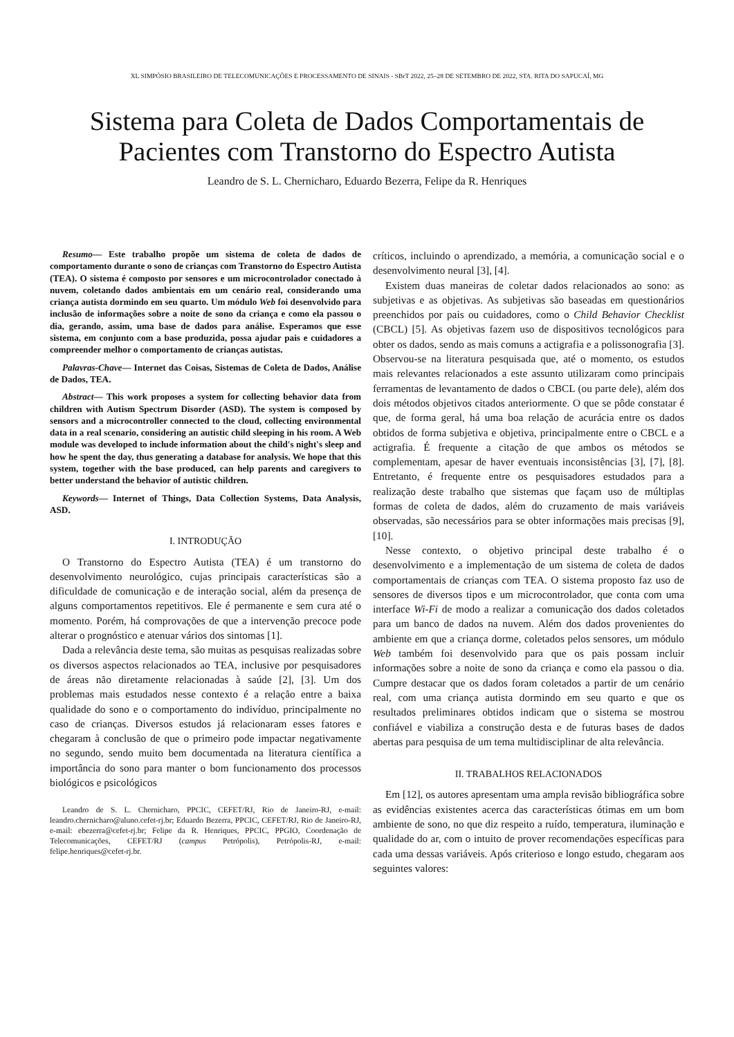XL SIMPÓSIO BRASILEIRO DE TELECOMUNICAÇÕES E PROCESSAMENTO DE SINAIS - SBrT 2022, 25–28 DE SETEMBRO DE 2022, STA. RITA DO SAPUCAÍ, MG
Sistema para Coleta de Dados Comportamentais de Pacientes com Transtorno do Espectro Autista
Leandro de S. L. Chernicharo, Eduardo Bezerra, Felipe da R. Henriques
Resumo— Este trabalho propõe um sistema de coleta de dados de comportamento durante o sono de crianças com Transtorno do Espectro Autista (TEA). O sistema é composto por sensores e um microcontrolador conectado à nuvem, coletando dados ambientais em um cenário real, considerando uma criança autista dormindo em seu quarto. Um módulo Web foi desenvolvido para inclusão de informações sobre a noite de sono da criança e como ela passou o dia, gerando, assim, uma base de dados para análise. Esperamos que esse sistema, em conjunto com a base produzida, possa ajudar pais e cuidadores a compreender melhor o comportamento de crianças autistas.
Palavras-Chave— Internet das Coisas, Sistemas de Coleta de Dados, Análise de Dados, TEA.
Abstract— This work proposes a system for collecting behavior data from children with Autism Spectrum Disorder (ASD). The system is composed by sensors and a microcontroller connected to the cloud, collecting environmental data in a real scenario, considering an autistic child sleeping in his room. A Web module was developed to include information about the child's night's sleep and how he spent the day, thus generating a database for analysis. We hope that this system, together with the base produced, can help parents and caregivers to better understand the behavior of autistic children.
Keywords— Internet of Things, Data Collection Systems, Data Analysis, ASD.
I. INTRODUÇÃO
O Transtorno do Espectro Autista (TEA) é um transtorno do desenvolvimento neurológico, cujas principais características são a dificuldade de comunicação e de interação social, além da presença de alguns comportamentos repetitivos. Ele é permanente e sem cura até o momento. Porém, há comprovações de que a intervenção precoce pode alterar o prognóstico e atenuar vários dos sintomas [1].
Dada a relevância deste tema, são muitas as pesquisas realizadas sobre os diversos aspectos relacionados ao TEA, inclusive por pesquisadores de áreas não diretamente relacionadas à saúde [2], [3]. Um dos problemas mais estudados nesse contexto é a relação entre a baixa qualidade do sono e o comportamento do indivíduo, principalmente no caso de crianças. Diversos estudos já relacionaram esses fatores e chegaram à conclusão de que o primeiro pode impactar negativamente no segundo, sendo muito bem documentada na literatura científica a importância do sono para manter o bom funcionamento dos processos biológicos e psicológicos
Leandro de S. L. Chernicharo, PPCIC, CEFET/RJ, Rio de Janeiro-RJ, e-mail: leandro.chernicharo@aluno.cefet-rj.br; Eduardo Bezerra, PPCIC, CEFET/RJ, Rio de Janeiro-RJ, e-mail: ebezerra@cefet-rj.br; Felipe da R. Henriques, PPCIC, PPGIO, Coordenação de Telecomunicações, CEFET/RJ (campus Petrópolis), Petrópolis-RJ, e-mail: felipe.henriques@cefet-rj.br.
críticos, incluindo o aprendizado, a memória, a comunicação social e o desenvolvimento neural [3], [4].
Existem duas maneiras de coletar dados relacionados ao sono: as subjetivas e as objetivas. As subjetivas são baseadas em questionários preenchidos por pais ou cuidadores, como o Child Behavior Checklist (CBCL) [5]. As objetivas fazem uso de dispositivos tecnológicos para obter os dados, sendo as mais comuns a actigrafia e a polissonografia [3]. Observou-se na literatura pesquisada que, até o momento, os estudos mais relevantes relacionados a este assunto utilizaram como principais ferramentas de levantamento de dados o CBCL (ou parte dele), além dos dois métodos objetivos citados anteriormente. O que se pôde constatar é que, de forma geral, há uma boa relação de acurácia entre os dados obtidos de forma subjetiva e objetiva, principalmente entre o CBCL e a actigrafia. É frequente a citação de que ambos os métodos se complementam, apesar de haver eventuais inconsistências [3], [7], [8]. Entretanto, é frequente entre os pesquisadores estudados para a realização deste trabalho que sistemas que façam uso de múltiplas formas de coleta de dados, além do cruzamento de mais variáveis observadas, são necessários para se obter informações mais precisas [9], [10].
Nesse contexto, o objetivo principal deste trabalho é o desenvolvimento e a implementação de um sistema de coleta de dados comportamentais de crianças com TEA. O sistema proposto faz uso de sensores de diversos tipos e um microcontrolador, que conta com uma interface Wi-Fi de modo a realizar a comunicação dos dados coletados para um banco de dados na nuvem. Além dos dados provenientes do ambiente em que a criança dorme, coletados pelos sensores, um módulo Web também foi desenvolvido para que os pais possam incluir informações sobre a noite de sono da criança e como ela passou o dia. Cumpre destacar que os dados foram coletados a partir de um cenário real, com uma criança autista dormindo em seu quarto e que os resultados preliminares obtidos indicam que o sistema se mostrou confiável e viabiliza a construção desta e de futuras bases de dados abertas para pesquisa de um tema multidisciplinar de alta relevância.
II. TRABALHOS RELACIONADOS
Em [12], os autores apresentam uma ampla revisão bibliográfica sobre as evidências existentes acerca das características ótimas em um bom ambiente de sono, no que diz respeito a ruído, temperatura, iluminação e qualidade do ar, com o intuito de prover recomendações específicas para cada uma dessas variáveis. Após criterioso e longo estudo, chegaram aos seguintes valores: